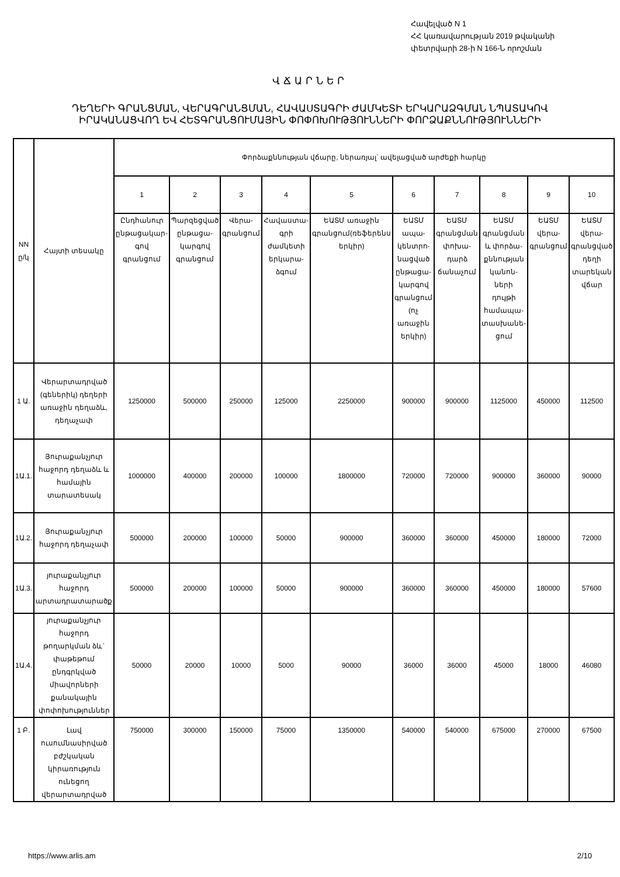Հավելված N 1
ՀՀ կառավարության 2019 թվականի
փետրվարի 28-ի N 166-Ն որոշման
ՎՃԱՐՆԵՐ
ԴԵՂԵՐԻ ԳՐԱՆՑՄԱՆ, ՎԵՐԱԳՐԱՆՑՄԱՆ, ՀԱՎԱՍՏԱԳՐԻ ԺԱՄԿԵՏԻ ԵՐԿԱՐԱՁԳՄԱՆ ՆՊԱՏԱԿՈՎ
ԻՐԱԿԱՆԱՑՎՈՂ ԵՎ ՀԵՏԳՐԱՆՑՈՒՄԱՅԻՆ ՓՈՓՈԽՈՒԹՅՈՒՆՆԵՐԻ ՓՈՐՁԱՔՆՆՈՒԹՅՈՒՆՆԵՐԻ
| NN ը/կ | Հայտի տեսակը | Փորձաքննության վճարը, ներառյալ` ավելացված արժեքի հարկը | | | | | | | | | |
| --- | --- | --- | --- | --- | --- | --- | --- | --- | --- | --- | --- |
| | | 1 | 2 | 3 | 4 | 5 | 6 | 7 | 8 | 9 | 10 |
| | | Ընդհանուր ընթացակար-գով գրանցում | Պարզեցված ընթացա-կարգով գրանցում | Վերա-գրանցում | Հավաստա-գրի ժամկետի երկարա-ձգում | ԵԱՏՄ առաջին գրանցում(ռեֆերենս երկիր) | ԵԱՏՄ ապա-կենտրո-նացված ընթացա-կարգով գրանցում (ոչ առաջին երկիր) | ԵԱՏՄ գրանցման փոխա-դարձ ճանաչում | ԵԱՏՄ գրանցման և փորձա-քննության կանոն-ների դույթի համապա-տասխանե-ցում | ԵԱՏՄ վերա-գրանցում | ԵԱՏՄ վերա-գրանցված դեղի տարեկան վճար |
| 1 Ա. | Վերարտադրված (գեներիկ) դեղերի առաջին դեղաձև, դեղաչափ | 1250000 | 500000 | 250000 | 125000 | 2250000 | 900000 | 900000 | 1125000 | 450000 | 112500 |
| 1Ա.1. | Յուրաքանչյուր հաջորդ դեղաձև և համային տարատեսակ | 1000000 | 400000 | 200000 | 100000 | 1800000 | 720000 | 720000 | 900000 | 360000 | 90000 |
| 1Ա.2. | Յուրաքանչյուր հաջորդ դեղաչափ | 500000 | 200000 | 100000 | 50000 | 900000 | 360000 | 360000 | 450000 | 180000 | 72000 |
| 1Ա.3. | յուրաքանչյուր հաջորդ արտադրատարածք | 500000 | 200000 | 100000 | 50000 | 900000 | 360000 | 360000 | 450000 | 180000 | 57600 |
| 1Ա.4. | յուրաքանչյուր հաջորդ թողարկման ձև` փաթեթում ընդգրկված միավորների քանակային փոփոխություններ | 50000 | 20000 | 10000 | 5000 | 90000 | 36000 | 36000 | 45000 | 18000 | 46080 |
| 1 Բ. | Լավ ուսումնասիրված բժշկական կիրառություն ունեցող վերարտադրված | 750000 | 300000 | 150000 | 75000 | 1350000 | 540000 | 540000 | 675000 | 270000 | 67500 |
https://www.arlis.am 2/10